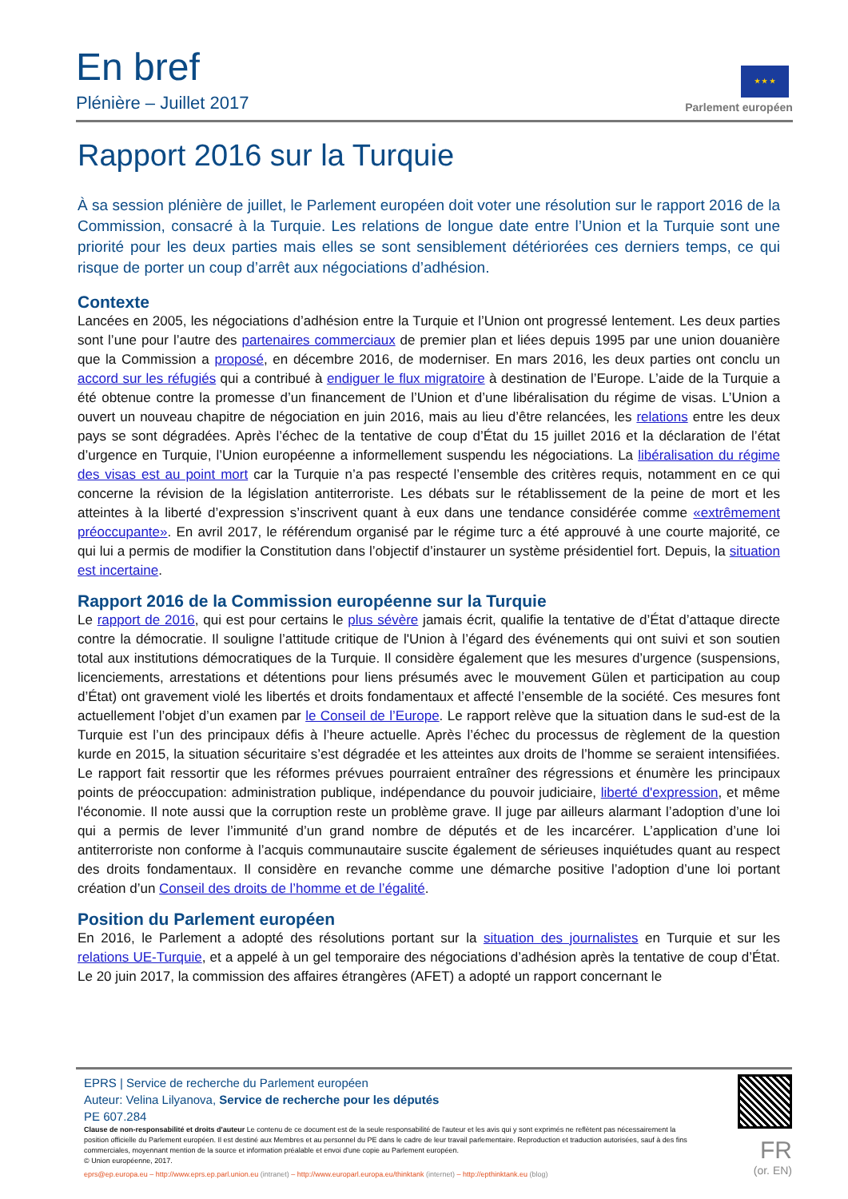En bref
Plénière – Juillet 2017
★ ★ ★
Parlement européen
Rapport 2016 sur la Turquie
À sa session plénière de juillet, le Parlement européen doit voter une résolution sur le rapport 2016 de la Commission, consacré à la Turquie. Les relations de longue date entre l’Union et la Turquie sont une priorité pour les deux parties mais elles se sont sensiblement détériorées ces derniers temps, ce qui risque de porter un coup d’arrêt aux négociations d’adhésion.
Contexte
Lancées en 2005, les négociations d’adhésion entre la Turquie et l’Union ont progressé lentement. Les deux parties sont l’une pour l’autre des partenaires commerciaux de premier plan et liées depuis 1995 par une union douanière que la Commission a proposé, en décembre 2016, de moderniser. En mars 2016, les deux parties ont conclu un accord sur les réfugiés qui a contribué à endiguer le flux migratoire à destination de l’Europe. L’aide de la Turquie a été obtenue contre la promesse d’un financement de l’Union et d’une libéralisation du régime de visas. L’Union a ouvert un nouveau chapitre de négociation en juin 2016, mais au lieu d’être relancées, les relations entre les deux pays se sont dégradées. Après l’échec de la tentative de coup d’État du 15 juillet 2016 et la déclaration de l’état d’urgence en Turquie, l’Union européenne a informellement suspendu les négociations. La libéralisation du régime des visas est au point mort car la Turquie n’a pas respecté l’ensemble des critères requis, notamment en ce qui concerne la révision de la législation antiterroriste. Les débats sur le rétablissement de la peine de mort et les atteintes à la liberté d’expression s’inscrivent quant à eux dans une tendance considérée comme «extrêmement préoccupante». En avril 2017, le référendum organisé par le régime turc a été approuvé à une courte majorité, ce qui lui a permis de modifier la Constitution dans l’objectif d’instaurer un système présidentiel fort. Depuis, la situation est incertaine.
Rapport 2016 de la Commission européenne sur la Turquie
Le rapport de 2016, qui est pour certains le plus sévère jamais écrit, qualifie la tentative de d’État d’attaque directe contre la démocratie. Il souligne l’attitude critique de l'Union à l’égard des événements qui ont suivi et son soutien total aux institutions démocratiques de la Turquie. Il considère également que les mesures d’urgence (suspensions, licenciements, arrestations et détentions pour liens présumés avec le mouvement Gülen et participation au coup d’État) ont gravement violé les libertés et droits fondamentaux et affecté l’ensemble de la société. Ces mesures font actuellement l’objet d’un examen par le Conseil de l’Europe. Le rapport relève que la situation dans le sud-est de la Turquie est l’un des principaux défis à l’heure actuelle. Après l’échec du processus de règlement de la question kurde en 2015, la situation sécuritaire s’est dégradée et les atteintes aux droits de l’homme se seraient intensifiées. Le rapport fait ressortir que les réformes prévues pourraient entraîner des régressions et énumère les principaux points de préoccupation: administration publique, indépendance du pouvoir judiciaire, liberté d'expression, et même l'économie. Il note aussi que la corruption reste un problème grave. Il juge par ailleurs alarmant l’adoption d’une loi qui a permis de lever l’immunité d’un grand nombre de députés et de les incarcérer. L’application d’une loi antiterroriste non conforme à l’acquis communautaire suscite également de sérieuses inquiétudes quant au respect des droits fondamentaux. Il considère en revanche comme une démarche positive l’adoption d’une loi portant création d’un Conseil des droits de l’homme et de l’égalité.
Position du Parlement européen
En 2016, le Parlement a adopté des résolutions portant sur la situation des journalistes en Turquie et sur les relations UE-Turquie, et a appelé à un gel temporaire des négociations d’adhésion après la tentative de coup d’État. Le 20 juin 2017, la commission des affaires étrangères (AFET) a adopté un rapport concernant le
EPRS | Service de recherche du Parlement européen
Auteur: Velina Lilyanova, Service de recherche pour les députés
PE 607.284
Clause de non-responsabilité et droits d'auteur Le contenu de ce document est de la seule responsabilité de l'auteur et les avis qui y sont exprimés ne reflètent pas nécessairement la position officielle du Parlement européen. Il est destiné aux Membres et au personnel du PE dans le cadre de leur travail parlementaire. Reproduction et traduction autorisées, sauf à des fins commerciales, moyennant mention de la source et information préalable et envoi d'une copie au Parlement européen.
© Union européenne, 2017.
eprs@ep.europa.eu – http://www.eprs.ep.parl.union.eu (intranet) – http://www.europarl.europa.eu/thinktank (internet) – http://epthinktank.eu (blog)
FR
(or. EN)